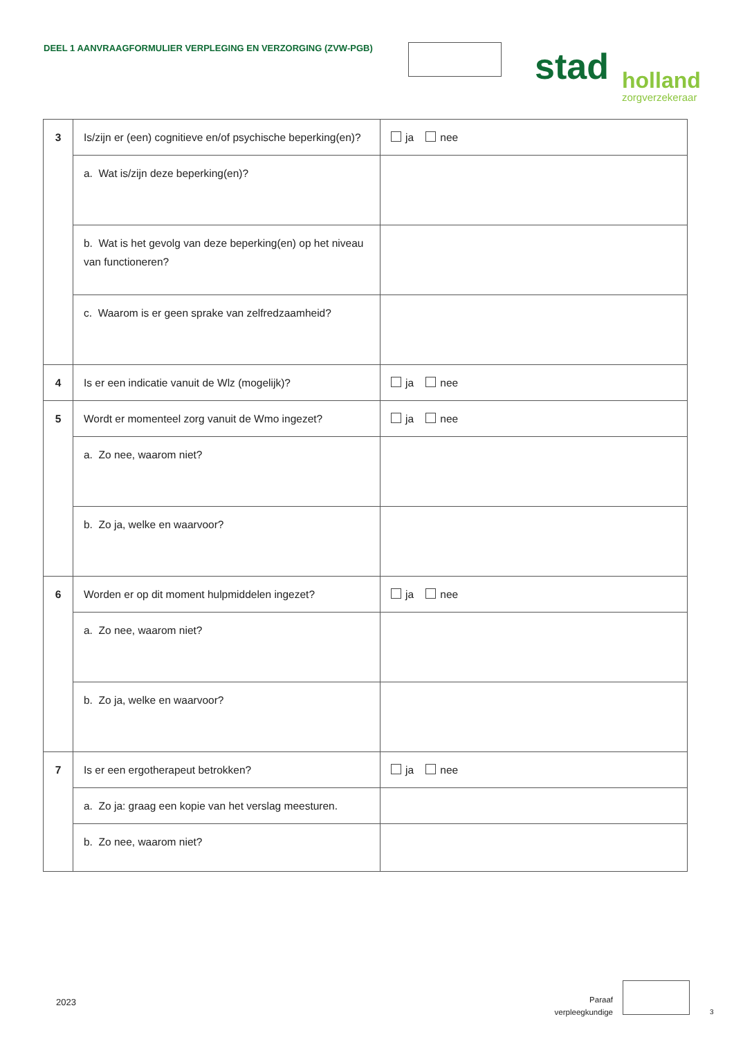DEEL 1 AANVRAAGFORMULIER VERPLEGING EN VERZORGING (ZVW-PGB)
stad
holland
zorgverzekeraar
| 3 | Is/zijn er (een) cognitieve en/of psychische beperking(en)? | ja nee |
| | a. Wat is/zijn deze beperking(en)? | |
| | b. Wat is het gevolg van deze beperking(en) op het niveau van functioneren? | |
| | c. Waarom is er geen sprake van zelfredzaamheid? | |
| 4 | Is er een indicatie vanuit de Wlz (mogelijk)? | ja nee |
| 5 | Wordt er momenteel zorg vanuit de Wmo ingezet? | ja nee |
| | a. Zo nee, waarom niet? | |
| | b. Zo ja, welke en waarvoor? | |
| 6 | Worden er op dit moment hulpmiddelen ingezet? | ja nee |
| | a. Zo nee, waarom niet? | |
| | b. Zo ja, welke en waarvoor? | |
| 7 | Is er een ergotherapeut betrokken? | ja nee |
| | a. Zo ja: graag een kopie van het verslag meesturen. | |
| | b. Zo nee, waarom niet? | |
2023
Paraaf verpleegkundige
3